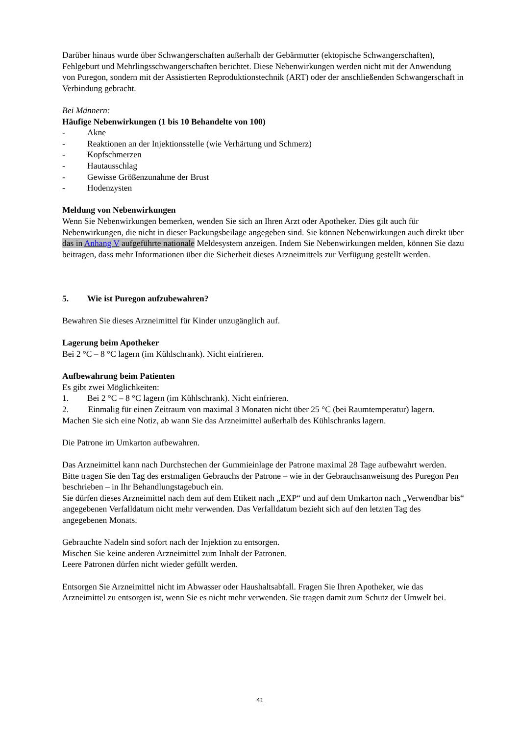Darüber hinaus wurde über Schwangerschaften außerhalb der Gebärmutter (ektopische Schwangerschaften), Fehlgeburt und Mehrlingsschwangerschaften berichtet. Diese Nebenwirkungen werden nicht mit der Anwendung von Puregon, sondern mit der Assistierten Reproduktionstechnik (ART) oder der anschließenden Schwangerschaft in Verbindung gebracht.
Bei Männern:
Häufige Nebenwirkungen (1 bis 10 Behandelte von 100)
- Akne
- Reaktionen an der Injektionsstelle (wie Verhärtung und Schmerz)
- Kopfschmerzen
- Hautausschlag
- Gewisse Größenzunahme der Brust
- Hodenzysten
Meldung von Nebenwirkungen
Wenn Sie Nebenwirkungen bemerken, wenden Sie sich an Ihren Arzt oder Apotheker. Dies gilt auch für Nebenwirkungen, die nicht in dieser Packungsbeilage angegeben sind. Sie können Nebenwirkungen auch direkt über das in Anhang V aufgeführte nationale Meldesystem anzeigen. Indem Sie Nebenwirkungen melden, können Sie dazu beitragen, dass mehr Informationen über die Sicherheit dieses Arzneimittels zur Verfügung gestellt werden.
5. Wie ist Puregon aufzubewahren?
Bewahren Sie dieses Arzneimittel für Kinder unzugänglich auf.
Lagerung beim Apotheker
Bei 2 °C – 8 °C lagern (im Kühlschrank). Nicht einfrieren.
Aufbewahrung beim Patienten
Es gibt zwei Möglichkeiten:
1. Bei 2 °C – 8 °C lagern (im Kühlschrank). Nicht einfrieren.
2. Einmalig für einen Zeitraum von maximal 3 Monaten nicht über 25 °C (bei Raumtemperatur) lagern.
Machen Sie sich eine Notiz, ab wann Sie das Arzneimittel außerhalb des Kühlschranks lagern.
Die Patrone im Umkarton aufbewahren.
Das Arzneimittel kann nach Durchstechen der Gummieinlage der Patrone maximal 28 Tage aufbewahrt werden.
Bitte tragen Sie den Tag des erstmaligen Gebrauchs der Patrone – wie in der Gebrauchsanweisung des Puregon Pen beschrieben – in Ihr Behandlungstagebuch ein.
Sie dürfen dieses Arzneimittel nach dem auf dem Etikett nach „EXP“ und auf dem Umkarton nach „Verwendbar bis“ angegebenen Verfalldatum nicht mehr verwenden. Das Verfalldatum bezieht sich auf den letzten Tag des angegebenen Monats.
Gebrauchte Nadeln sind sofort nach der Injektion zu entsorgen.
Mischen Sie keine anderen Arzneimittel zum Inhalt der Patronen.
Leere Patronen dürfen nicht wieder gefüllt werden.
Entsorgen Sie Arzneimittel nicht im Abwasser oder Haushaltsabfall. Fragen Sie Ihren Apotheker, wie das Arzneimittel zu entsorgen ist, wenn Sie es nicht mehr verwenden. Sie tragen damit zum Schutz der Umwelt bei.
41